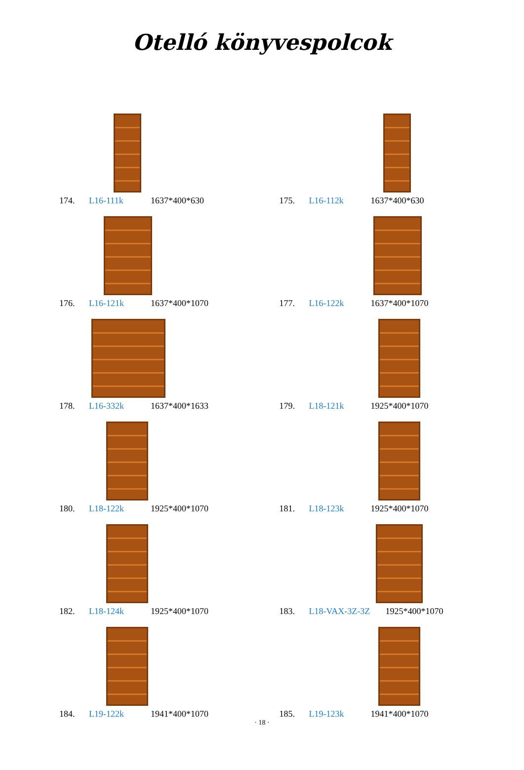Otelló könyvespolcok
174. L16-111k 1637*400*630
175. L16-112k 1637*400*630
176. L16-121k 1637*400*1070
177. L16-122k 1637*400*1070
178. L16-332k 1637*400*1633
179. L18-121k 1925*400*1070
180. L18-122k 1925*400*1070
181. L18-123k 1925*400*1070
182. L18-124k 1925*400*1070
183. L18-VAX-3Z-3Z 1925*400*1070
184. L19-122k 1941*400*1070
185. L19-123k 1941*400*1070
· 18 ·